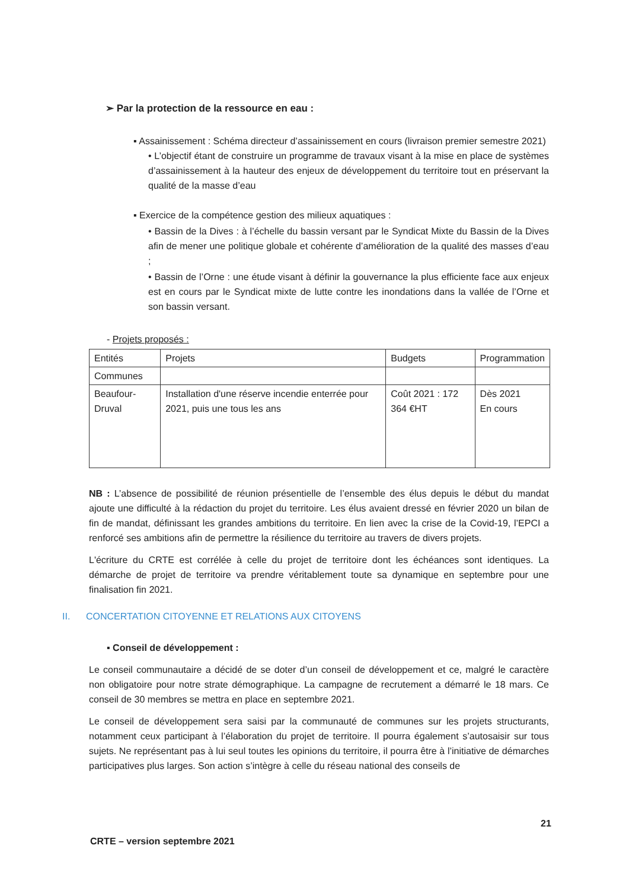➢ Par la protection de la ressource en eau :
▪ Assainissement : Schéma directeur d’assainissement en cours (livraison premier semestre 2021)
• L’objectif étant de construire un programme de travaux visant à la mise en place de systèmes d’assainissement à la hauteur des enjeux de développement du territoire tout en préservant la qualité de la masse d’eau
▪ Exercice de la compétence gestion des milieux aquatiques :
• Bassin de la Dives : à l’échelle du bassin versant par le Syndicat Mixte du Bassin de la Dives afin de mener une politique globale et cohérente d’amélioration de la qualité des masses d’eau ;
• Bassin de l’Orne : une étude visant à définir la gouvernance la plus efficiente face aux enjeux est en cours par le Syndicat mixte de lutte contre les inondations dans la vallée de l’Orne et son bassin versant.
- Projets proposés :
| Entités | Projets | Budgets | Programmation |
| Communes | | | |
| Beaufour-Druval | Installation d'une réserve incendie enterrée pour 2021, puis une tous les ans | Coût 2021 : 172 364 €HT | Dès 2021 En cours |
NB : L’absence de possibilité de réunion présentielle de l’ensemble des élus depuis le début du mandat ajoute une difficulté à la rédaction du projet du territoire. Les élus avaient dressé en février 2020 un bilan de fin de mandat, définissant les grandes ambitions du territoire. En lien avec la crise de la Covid-19, l’EPCI a renforcé ses ambitions afin de permettre la résilience du territoire au travers de divers projets.
L'écriture du CRTE est corrélée à celle du projet de territoire dont les échéances sont identiques. La démarche de projet de territoire va prendre véritablement toute sa dynamique en septembre pour une finalisation fin 2021.
II. CONCERTATION CITOYENNE ET RELATIONS AUX CITOYENS
▪ Conseil de développement :
Le conseil communautaire a décidé de se doter d’un conseil de développement et ce, malgré le caractère non obligatoire pour notre strate démographique. La campagne de recrutement a démarré le 18 mars. Ce conseil de 30 membres se mettra en place en septembre 2021.
Le conseil de développement sera saisi par la communauté de communes sur les projets structurants, notamment ceux participant à l’élaboration du projet de territoire. Il pourra également s’autosaisir sur tous sujets. Ne représentant pas à lui seul toutes les opinions du territoire, il pourra être à l’initiative de démarches participatives plus larges. Son action s’intègre à celle du réseau national des conseils de
21
CRTE – version septembre 2021